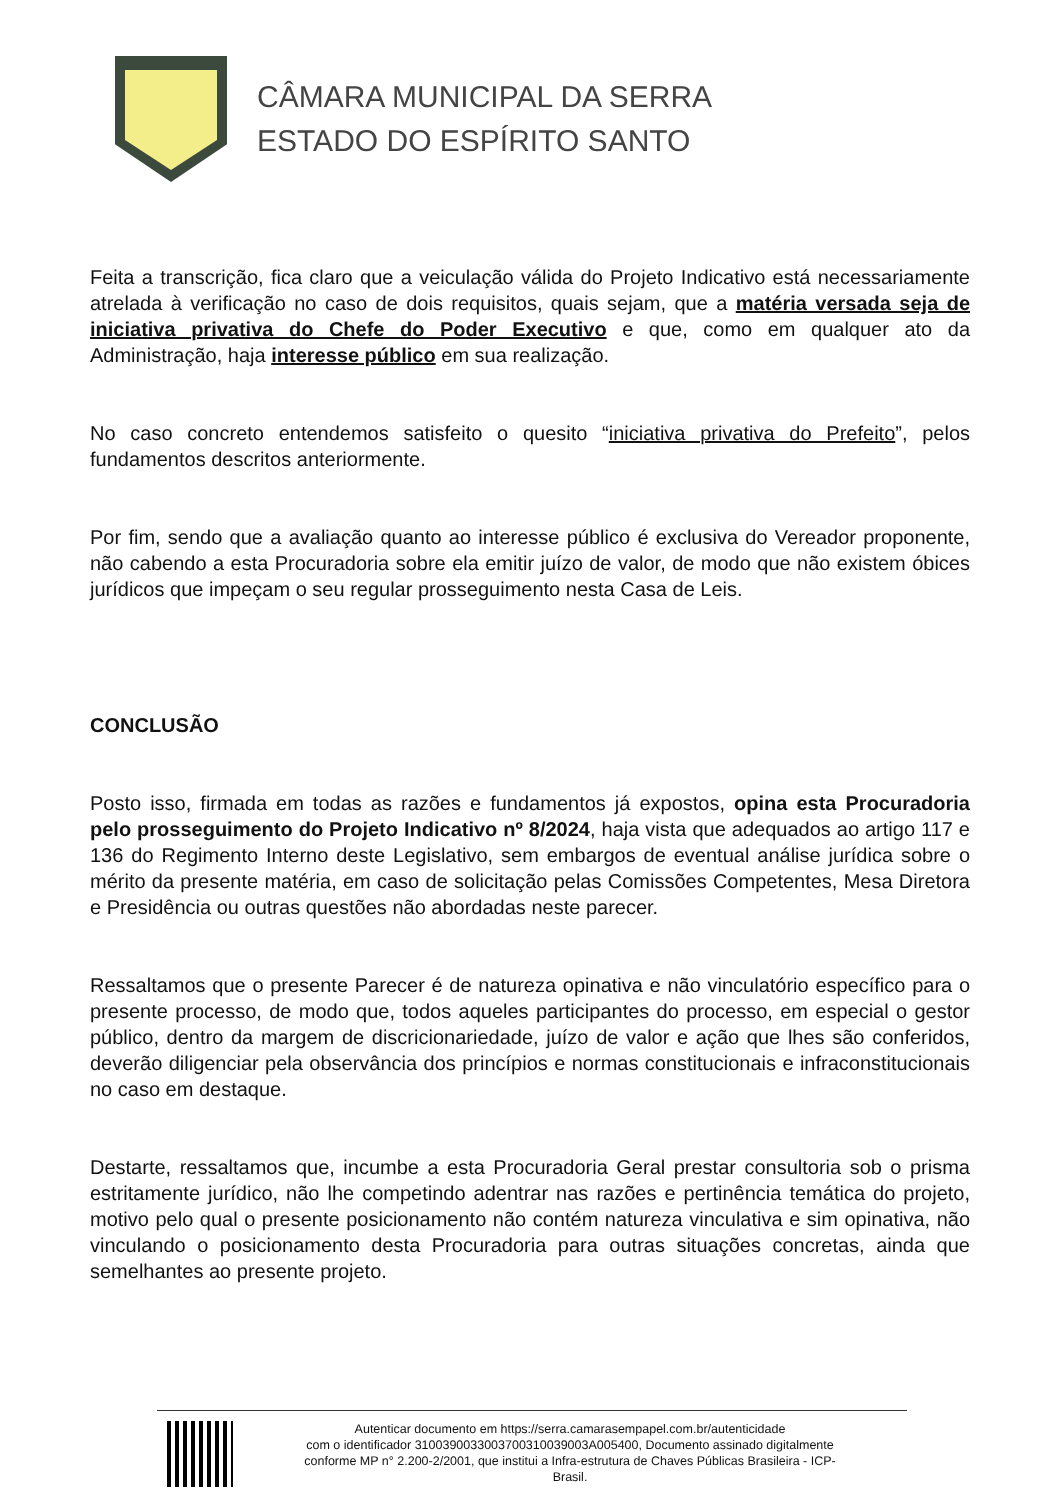CÂMARA MUNICIPAL DA SERRA
ESTADO DO ESPÍRITO SANTO
Feita a transcrição, fica claro que a veiculação válida do Projeto Indicativo está necessariamente atrelada à verificação no caso de dois requisitos, quais sejam, que a matéria versada seja de iniciativa privativa do Chefe do Poder Executivo e que, como em qualquer ato da Administração, haja interesse público em sua realização.
No caso concreto entendemos satisfeito o quesito “iniciativa privativa do Prefeito”, pelos fundamentos descritos anteriormente.
Por fim, sendo que a avaliação quanto ao interesse público é exclusiva do Vereador proponente, não cabendo a esta Procuradoria sobre ela emitir juízo de valor, de modo que não existem óbices jurídicos que impeçam o seu regular prosseguimento nesta Casa de Leis.
CONCLUSÃO
Posto isso, firmada em todas as razões e fundamentos já expostos, opina esta Procuradoria pelo prosseguimento do Projeto Indicativo nº 8/2024, haja vista que adequados ao artigo 117 e 136 do Regimento Interno deste Legislativo, sem embargos de eventual análise jurídica sobre o mérito da presente matéria, em caso de solicitação pelas Comissões Competentes, Mesa Diretora e Presidência ou outras questões não abordadas neste parecer.
Ressaltamos que o presente Parecer é de natureza opinativa e não vinculatório específico para o presente processo, de modo que, todos aqueles participantes do processo, em especial o gestor público, dentro da margem de discricionariedade, juízo de valor e ação que lhes são conferidos, deverão diligenciar pela observância dos princípios e normas constitucionais e infraconstitucionais no caso em destaque.
Destarte, ressaltamos que, incumbe a esta Procuradoria Geral prestar consultoria sob o prisma estritamente jurídico, não lhe competindo adentrar nas razões e pertinência temática do projeto, motivo pelo qual o presente posicionamento não contém natureza vinculativa e sim opinativa, não vinculando o posicionamento desta Procuradoria para outras situações concretas, ainda que semelhantes ao presente projeto.
Autenticar documento em https://serra.camarasempapel.com.br/autenticidade
com o identificador 310039003300370031003900​3A005400, Documento assinado digitalmente
conforme MP n° 2.200-2/2001, que institui a Infra-estrutura de Chaves Públicas Brasileira - ICP-
Brasil.